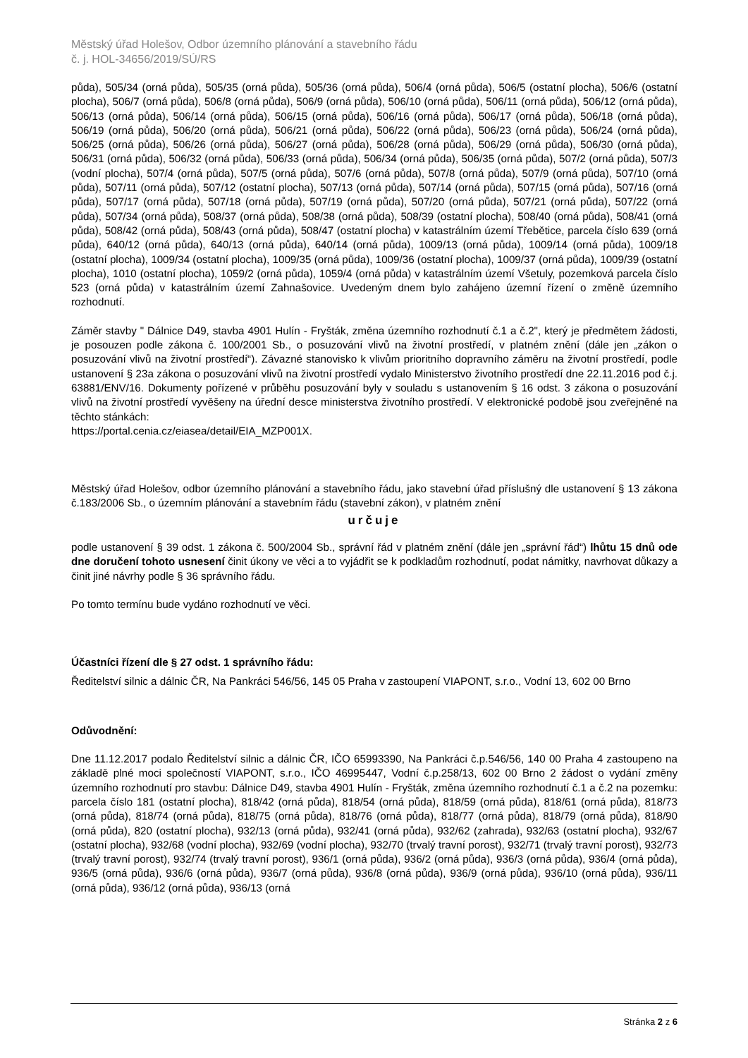Městský úřad Holešov, Odbor územního plánování a stavebního řádu
č. j. HOL-34656/2019/SÚ/RS
půda), 505/34 (orná půda), 505/35 (orná půda), 505/36 (orná půda), 506/4 (orná půda), 506/5 (ostatní plocha), 506/6 (ostatní plocha), 506/7 (orná půda), 506/8 (orná půda), 506/9 (orná půda), 506/10 (orná půda), 506/11 (orná půda), 506/12 (orná půda), 506/13 (orná půda), 506/14 (orná půda), 506/15 (orná půda), 506/16 (orná půda), 506/17 (orná půda), 506/18 (orná půda), 506/19 (orná půda), 506/20 (orná půda), 506/21 (orná půda), 506/22 (orná půda), 506/23 (orná půda), 506/24 (orná půda), 506/25 (orná půda), 506/26 (orná půda), 506/27 (orná půda), 506/28 (orná půda), 506/29 (orná půda), 506/30 (orná půda), 506/31 (orná půda), 506/32 (orná půda), 506/33 (orná půda), 506/34 (orná půda), 506/35 (orná půda), 507/2 (orná půda), 507/3 (vodní plocha), 507/4 (orná půda), 507/5 (orná půda), 507/6 (orná půda), 507/8 (orná půda), 507/9 (orná půda), 507/10 (orná půda), 507/11 (orná půda), 507/12 (ostatní plocha), 507/13 (orná půda), 507/14 (orná půda), 507/15 (orná půda), 507/16 (orná půda), 507/17 (orná půda), 507/18 (orná půda), 507/19 (orná půda), 507/20 (orná půda), 507/21 (orná půda), 507/22 (orná půda), 507/34 (orná půda), 508/37 (orná půda), 508/38 (orná půda), 508/39 (ostatní plocha), 508/40 (orná půda), 508/41 (orná půda), 508/42 (orná půda), 508/43 (orná půda), 508/47 (ostatní plocha) v katastrálním území Třebětice, parcela číslo 639 (orná půda), 640/12 (orná půda), 640/13 (orná půda), 640/14 (orná půda), 1009/13 (orná půda), 1009/14 (orná půda), 1009/18 (ostatní plocha), 1009/34 (ostatní plocha), 1009/35 (orná půda), 1009/36 (ostatní plocha), 1009/37 (orná půda), 1009/39 (ostatní plocha), 1010 (ostatní plocha), 1059/2 (orná půda), 1059/4 (orná půda) v katastrálním území Všetuly, pozemková parcela číslo 523 (orná půda) v katastrálním území Zahnašovice. Uvedeným dnem bylo zahájeno územní řízení o změně územního rozhodnutí.
Záměr stavby " Dálnice D49, stavba 4901 Hulín - Fryšták, změna územního rozhodnutí č.1 a č.2", který je předmětem žádosti, je posouzen podle zákona č. 100/2001 Sb., o posuzování vlivů na životní prostředí, v platném znění (dále jen „zákon o posuzování vlivů na životní prostředí“). Závazné stanovisko k vlivům prioritního dopravního záměru na životní prostředí, podle ustanovení § 23a zákona o posuzování vlivů na životní prostředí vydalo Ministerstvo životního prostředí dne 22.11.2016 pod č.j. 63881/ENV/16. Dokumenty pořízené v průběhu posuzování byly v souladu s ustanovením § 16 odst. 3 zákona o posuzování vlivů na životní prostředí vyvěšeny na úřední desce ministerstva životního prostředí. V elektronické podobě jsou zveřejněné na těchto stánkách:
https://portal.cenia.cz/eiasea/detail/EIA_MZP001X.
Městský úřad Holešov, odbor územního plánování a stavebního řádu, jako stavební úřad příslušný dle ustanovení § 13 zákona č.183/2006 Sb., o územním plánování a stavebním řádu (stavební zákon), v platném znění
určuje
podle ustanovení § 39 odst. 1 zákona č. 500/2004 Sb., správní řád v platném znění (dále jen „správní řád“) lhůtu 15 dnů ode dne doručení tohoto usnesení činit úkony ve věci a to vyjádřit se k podkladům rozhodnutí, podat námitky, navrhovat důkazy a činit jiné návrhy podle § 36 správního řádu.
Po tomto termínu bude vydáno rozhodnutí ve věci.
Účastníci řízení dle § 27 odst. 1 správního řádu:
Ředitelství silnic a dálnic ČR, Na Pankráci 546/56, 145 05 Praha v zastoupení VIAPONT, s.r.o., Vodní 13, 602 00 Brno
Odůvodnění:
Dne 11.12.2017 podalo Ředitelství silnic a dálnic ČR, IČO 65993390, Na Pankráci č.p.546/56, 140 00 Praha 4 zastoupeno na základě plné moci společností VIAPONT, s.r.o., IČO 46995447, Vodní č.p.258/13, 602 00 Brno 2 žádost o vydání změny územního rozhodnutí pro stavbu: Dálnice D49, stavba 4901 Hulín - Fryšták, změna územního rozhodnutí č.1 a č.2 na pozemku: parcela číslo 181 (ostatní plocha), 818/42 (orná půda), 818/54 (orná půda), 818/59 (orná půda), 818/61 (orná půda), 818/73 (orná půda), 818/74 (orná půda), 818/75 (orná půda), 818/76 (orná půda), 818/77 (orná půda), 818/79 (orná půda), 818/90 (orná půda), 820 (ostatní plocha), 932/13 (orná půda), 932/41 (orná půda), 932/62 (zahrada), 932/63 (ostatní plocha), 932/67 (ostatní plocha), 932/68 (vodní plocha), 932/69 (vodní plocha), 932/70 (trvalý travní porost), 932/71 (trvalý travní porost), 932/73 (trvalý travní porost), 932/74 (trvalý travní porost), 936/1 (orná půda), 936/2 (orná půda), 936/3 (orná půda), 936/4 (orná půda), 936/5 (orná půda), 936/6 (orná půda), 936/7 (orná půda), 936/8 (orná půda), 936/9 (orná půda), 936/10 (orná půda), 936/11 (orná půda), 936/12 (orná půda), 936/13 (orná
Stránka 2 z 6